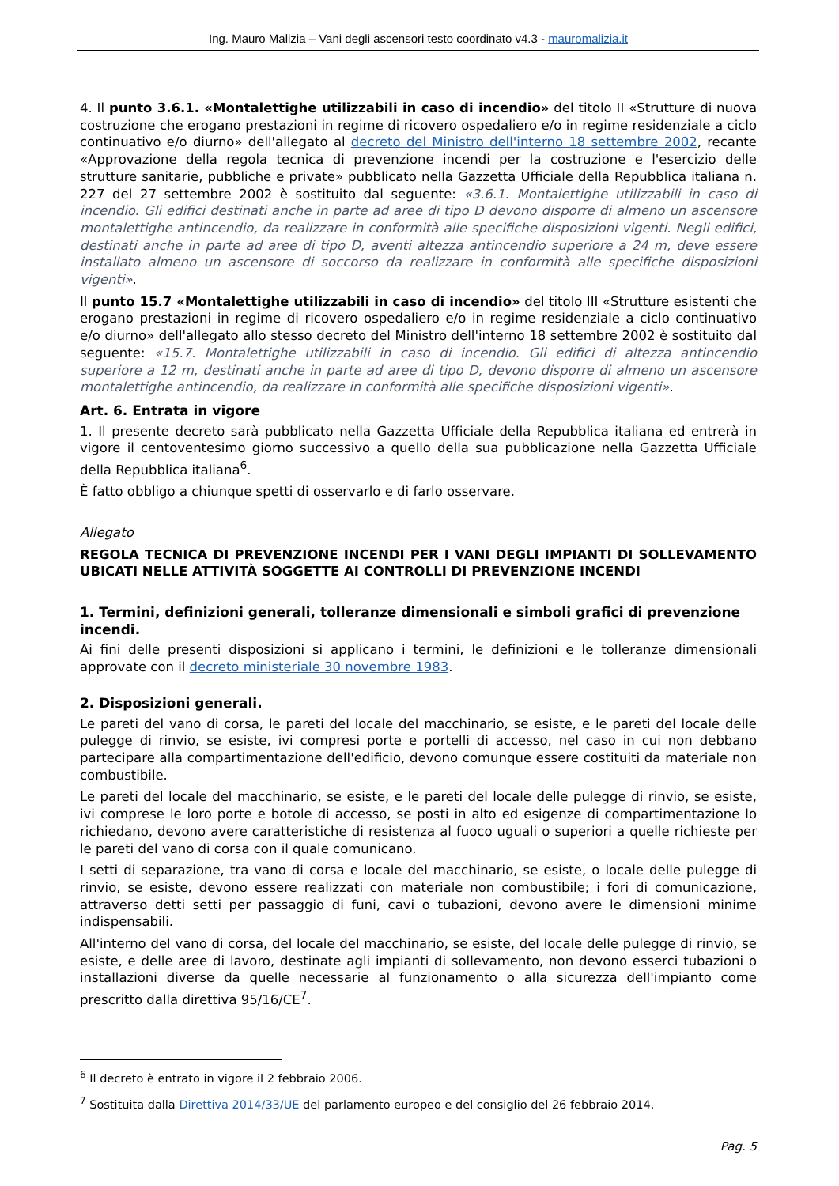Ing. Mauro Malizia – Vani degli ascensori testo coordinato v4.3 - mauromalizia.it
4. Il punto 3.6.1. «Montalettighe utilizzabili in caso di incendio» del titolo II «Strutture di nuova costruzione che erogano prestazioni in regime di ricovero ospedaliero e/o in regime residenziale a ciclo continuativo e/o diurno» dell'allegato al decreto del Ministro dell'interno 18 settembre 2002, recante «Approvazione della regola tecnica di prevenzione incendi per la costruzione e l'esercizio delle strutture sanitarie, pubbliche e private» pubblicato nella Gazzetta Ufficiale della Repubblica italiana n. 227 del 27 settembre 2002 è sostituito dal seguente: «3.6.1. Montalettighe utilizzabili in caso di incendio. Gli edifici destinati anche in parte ad aree di tipo D devono disporre di almeno un ascensore montalettighe antincendio, da realizzare in conformità alle specifiche disposizioni vigenti. Negli edifici, destinati anche in parte ad aree di tipo D, aventi altezza antincendio superiore a 24 m, deve essere installato almeno un ascensore di soccorso da realizzare in conformità alle specifiche disposizioni vigenti».
Il punto 15.7 «Montalettighe utilizzabili in caso di incendio» del titolo III «Strutture esistenti che erogano prestazioni in regime di ricovero ospedaliero e/o in regime residenziale a ciclo continuativo e/o diurno» dell'allegato allo stesso decreto del Ministro dell'interno 18 settembre 2002 è sostituito dal seguente: «15.7. Montalettighe utilizzabili in caso di incendio. Gli edifici di altezza antincendio superiore a 12 m, destinati anche in parte ad aree di tipo D, devono disporre di almeno un ascensore montalettighe antincendio, da realizzare in conformità alle specifiche disposizioni vigenti».
Art. 6. Entrata in vigore
1. Il presente decreto sarà pubblicato nella Gazzetta Ufficiale della Repubblica italiana ed entrerà in vigore il centoventesimo giorno successivo a quello della sua pubblicazione nella Gazzetta Ufficiale della Repubblica italiana<sup>6</sup>.
È fatto obbligo a chiunque spetti di osservarlo e di farlo osservare.
Allegato
REGOLA TECNICA DI PREVENZIONE INCENDI PER I VANI DEGLI IMPIANTI DI SOLLEVAMENTO UBICATI NELLE ATTIVITÀ SOGGETTE AI CONTROLLI DI PREVENZIONE INCENDI
1. Termini, definizioni generali, tolleranze dimensionali e simboli grafici di prevenzione incendi.
Ai fini delle presenti disposizioni si applicano i termini, le definizioni e le tolleranze dimensionali approvate con il decreto ministeriale 30 novembre 1983.
2. Disposizioni generali.
Le pareti del vano di corsa, le pareti del locale del macchinario, se esiste, e le pareti del locale delle pulegge di rinvio, se esiste, ivi compresi porte e portelli di accesso, nel caso in cui non debbano partecipare alla compartimentazione dell'edificio, devono comunque essere costituiti da materiale non combustibile.
Le pareti del locale del macchinario, se esiste, e le pareti del locale delle pulegge di rinvio, se esiste, ivi comprese le loro porte e botole di accesso, se posti in alto ed esigenze di compartimentazione lo richiedano, devono avere caratteristiche di resistenza al fuoco uguali o superiori a quelle richieste per le pareti del vano di corsa con il quale comunicano.
I setti di separazione, tra vano di corsa e locale del macchinario, se esiste, o locale delle pulegge di rinvio, se esiste, devono essere realizzati con materiale non combustibile; i fori di comunicazione, attraverso detti setti per passaggio di funi, cavi o tubazioni, devono avere le dimensioni minime indispensabili.
All'interno del vano di corsa, del locale del macchinario, se esiste, del locale delle pulegge di rinvio, se esiste, e delle aree di lavoro, destinate agli impianti di sollevamento, non devono esserci tubazioni o installazioni diverse da quelle necessarie al funzionamento o alla sicurezza dell'impianto come prescritto dalla direttiva 95/16/CE<sup>7</sup>.
<sup>6</sup> Il decreto è entrato in vigore il 2 febbraio 2006.
<sup>7</sup> Sostituita dalla Direttiva 2014/33/UE del parlamento europeo e del consiglio del 26 febbraio 2014.
Pag. 5